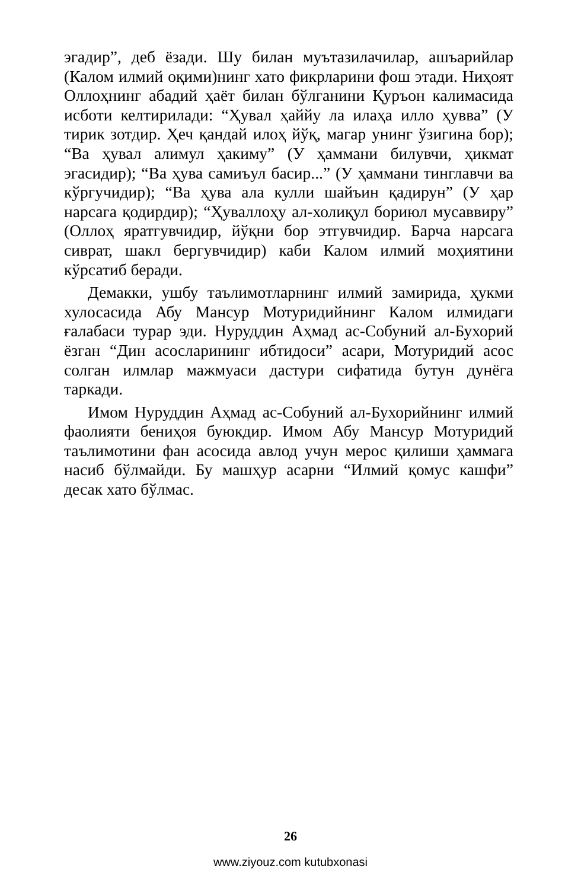эгадир”, деб ёзади. Шу билан муътазилачилар, ашъарийлар (Калом илмий оқими)нинг хато фикрларини фош этади. Ниҳоят Оллоҳнинг абадий ҳаёт билан бўлганини Қуръон калимасида исботи келтирилади: “Ҳувал ҳаййу ла илаҳа илло ҳувва” (У тирик зотдир. Ҳеч қандай илоҳ йўқ, магар унинг ўзигина бор); “Ва ҳувал алимул ҳакиму” (У ҳаммани билувчи, ҳикмат эгасидир); “Ва ҳува самиъул басир...” (У ҳаммани тинглавчи ва кўргучидир); “Ва ҳува ала кулли шайъин қадирун” (У ҳар нарсага қодирдир); “Ҳуваллоҳу ал-холиқул бориюл мусаввиру” (Оллоҳ яратгувчидир, йўқни бор этгувчидир. Барча нарсага сиврат, шакл бергувчидир) каби Калом илмий моҳиятини кўрсатиб беради.
Демакки, ушбу таълимотларнинг илмий замирида, ҳукми хулосасида Абу Мансур Мотуридийнинг Калом илмидаги ғалабаси турар эди. Нуруддин Аҳмад ас-Собуний ал-Бухорий ёзган “Дин асосларининг ибтидоси” асари, Мотуридий асос солган илмлар мажмуаси дастури сифатида бутун дунёга таркади.
Имом Нуруддин Аҳмад ас-Собуний ал-Бухорийнинг илмий фаолияти бениҳоя буюкдир. Имом Абу Мансур Мотуридий таълимотини фан асосида авлод учун мерос қилиши ҳаммага насиб бўлмайди. Бу машҳур асарни “Илмий қомус кашфи” десак хато бўлмас.
26
www.ziyouz.com kutubxonasi